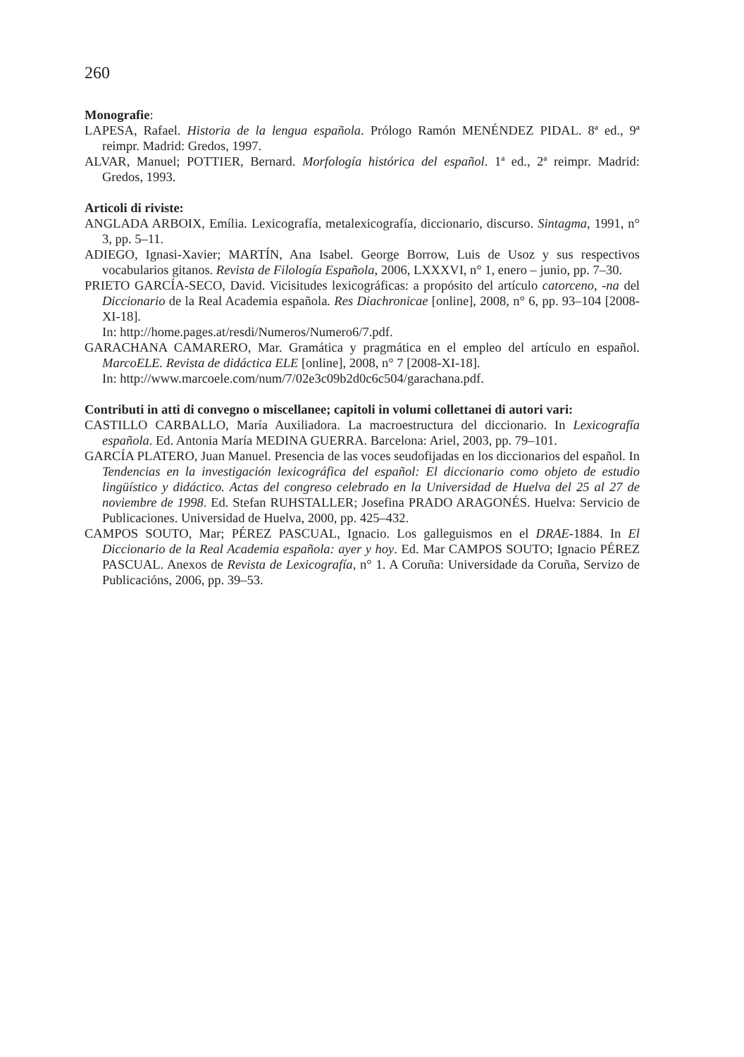260
Monografie:
LAPESA, Rafael. Historia de la lengua española. Prólogo Ramón MENÉNDEZ PIDAL. 8ª ed., 9ª reimpr. Madrid: Gredos, 1997.
ALVAR, Manuel; POTTIER, Bernard. Morfología histórica del español. 1ª ed., 2ª reimpr. Madrid: Gredos, 1993.
Articoli di riviste:
ANGLADA ARBOIX, Emília. Lexicografía, metalexicografía, diccionario, discurso. Sintagma, 1991, n° 3, pp. 5–11.
ADIEGO, Ignasi-Xavier; MARTÍN, Ana Isabel. George Borrow, Luis de Usoz y sus respectivos vocabularios gitanos. Revista de Filología Española, 2006, LXXXVI, n° 1, enero – junio, pp. 7–30.
PRIETO GARCÍA-SECO, David. Vicisitudes lexicográficas: a propósito del artículo catorceno, -na del Diccionario de la Real Academia española. Res Diachronicae [online], 2008, n° 6, pp. 93–104 [2008-XI-18].
In: http://home.pages.at/resdi/Numeros/Numero6/7.pdf.
GARACHANA CAMARERO, Mar. Gramática y pragmática en el empleo del artículo en español. MarcoELE. Revista de didáctica ELE [online], 2008, n° 7 [2008-XI-18].
In: http://www.marcoele.com/num/7/02e3c09b2d0c6c504/garachana.pdf.
Contributi in atti di convegno o miscellanee; capitoli in volumi collettanei di autori vari:
CASTILLO CARBALLO, María Auxiliadora. La macroestructura del diccionario. In Lexicografía española. Ed. Antonia María MEDINA GUERRA. Barcelona: Ariel, 2003, pp. 79–101.
GARCÍA PLATERO, Juan Manuel. Presencia de las voces seudofijadas en los diccionarios del español. In Tendencias en la investigación lexicográfica del español: El diccionario como objeto de estudio lingüístico y didáctico. Actas del congreso celebrado en la Universidad de Huelva del 25 al 27 de noviembre de 1998. Ed. Stefan RUHSTALLER; Josefina PRADO ARAGONÉS. Huelva: Servicio de Publicaciones. Universidad de Huelva, 2000, pp. 425–432.
CAMPOS SOUTO, Mar; PÉREZ PASCUAL, Ignacio. Los galleguismos en el DRAE-1884. In El Diccionario de la Real Academia española: ayer y hoy. Ed. Mar CAMPOS SOUTO; Ignacio PÉREZ PASCUAL. Anexos de Revista de Lexicografía, n° 1. A Coruña: Universidade da Coruña, Servizo de Publicacións, 2006, pp. 39–53.